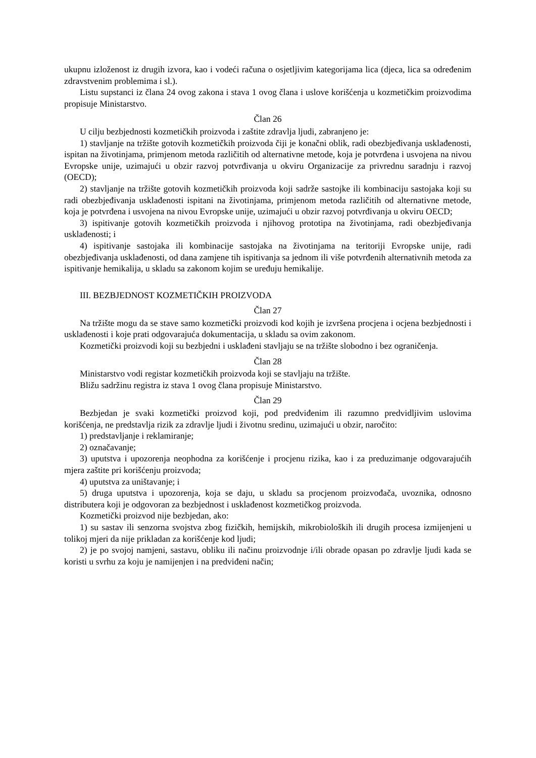ukupnu izloženost iz drugih izvora, kao i vodeći računa o osjetljivim kategorijama lica (djeca, lica sa određenim zdravstvenim problemima i sl.).
Listu supstanci iz člana 24 ovog zakona i stava 1 ovog člana i uslove korišćenja u kozmetičkim proizvodima propisuje Ministarstvo.
Član 26
U cilju bezbjednosti kozmetičkih proizvoda i zaštite zdravlja ljudi, zabranjeno je:
1) stavljanje na tržište gotovih kozmetičkih proizvoda čiji je konačni oblik, radi obezbjeđivanja usklađenosti, ispitan na životinjama, primjenom metoda različitih od alternativne metode, koja je potvrđena i usvojena na nivou Evropske unije, uzimajući u obzir razvoj potvrđivanja u okviru Organizacije za privrednu saradnju i razvoj (OECD);
2) stavljanje na tržište gotovih kozmetičkih proizvoda koji sadrže sastojke ili kombinaciju sastojaka koji su radi obezbjeđivanja usklađenosti ispitani na životinjama, primjenom metoda različitih od alternativne metode, koja je potvrđena i usvojena na nivou Evropske unije, uzimajući u obzir razvoj potvrđivanja u okviru OECD;
3) ispitivanje gotovih kozmetičkih proizvoda i njihovog prototipa na životinjama, radi obezbjeđivanja usklađenosti; i
4) ispitivanje sastojaka ili kombinacije sastojaka na životinjama na teritoriji Evropske unije, radi obezbjeđivanja usklađenosti, od dana zamjene tih ispitivanja sa jednom ili više potvrđenih alternativnih metoda za ispitivanje hemikalija, u skladu sa zakonom kojim se uređuju hemikalije.
III. BEZBJEDNOST KOZMETIČKIH PROIZVODA
Član 27
Na tržište mogu da se stave samo kozmetički proizvodi kod kojih je izvršena procjena i ocjena bezbjednosti i usklađenosti i koje prati odgovarajuća dokumentacija, u skladu sa ovim zakonom.
Kozmetički proizvodi koji su bezbjedni i usklađeni stavljaju se na tržište slobodno i bez ograničenja.
Član 28
Ministarstvo vodi registar kozmetičkih proizvoda koji se stavljaju na tržište.
Bližu sadržinu registra iz stava 1 ovog člana propisuje Ministarstvo.
Član 29
Bezbjedan je svaki kozmetički proizvod koji, pod predviđenim ili razumno predvidljivim uslovima korišćenja, ne predstavlja rizik za zdravlje ljudi i životnu sredinu, uzimajući u obzir, naročito:
1) predstavljanje i reklamiranje;
2) označavanje;
3) uputstva i upozorenja neophodna za korišćenje i procjenu rizika, kao i za preduzimanje odgovarajućih mjera zaštite pri korišćenju proizvoda;
4) uputstva za uništavanje; i
5) druga uputstva i upozorenja, koja se daju, u skladu sa procjenom proizvođača, uvoznika, odnosno distributera koji je odgovoran za bezbjednost i usklađenost kozmetičkog proizvoda.
Kozmetički proizvod nije bezbjedan, ako:
1) su sastav ili senzorna svojstva zbog fizičkih, hemijskih, mikrobioloških ili drugih procesa izmijenjeni u tolikoj mjeri da nije prikladan za korišćenje kod ljudi;
2) je po svojoj namjeni, sastavu, obliku ili načinu proizvodnje i/ili obrade opasan po zdravlje ljudi kada se koristi u svrhu za koju je namijenjen i na predviđeni način;